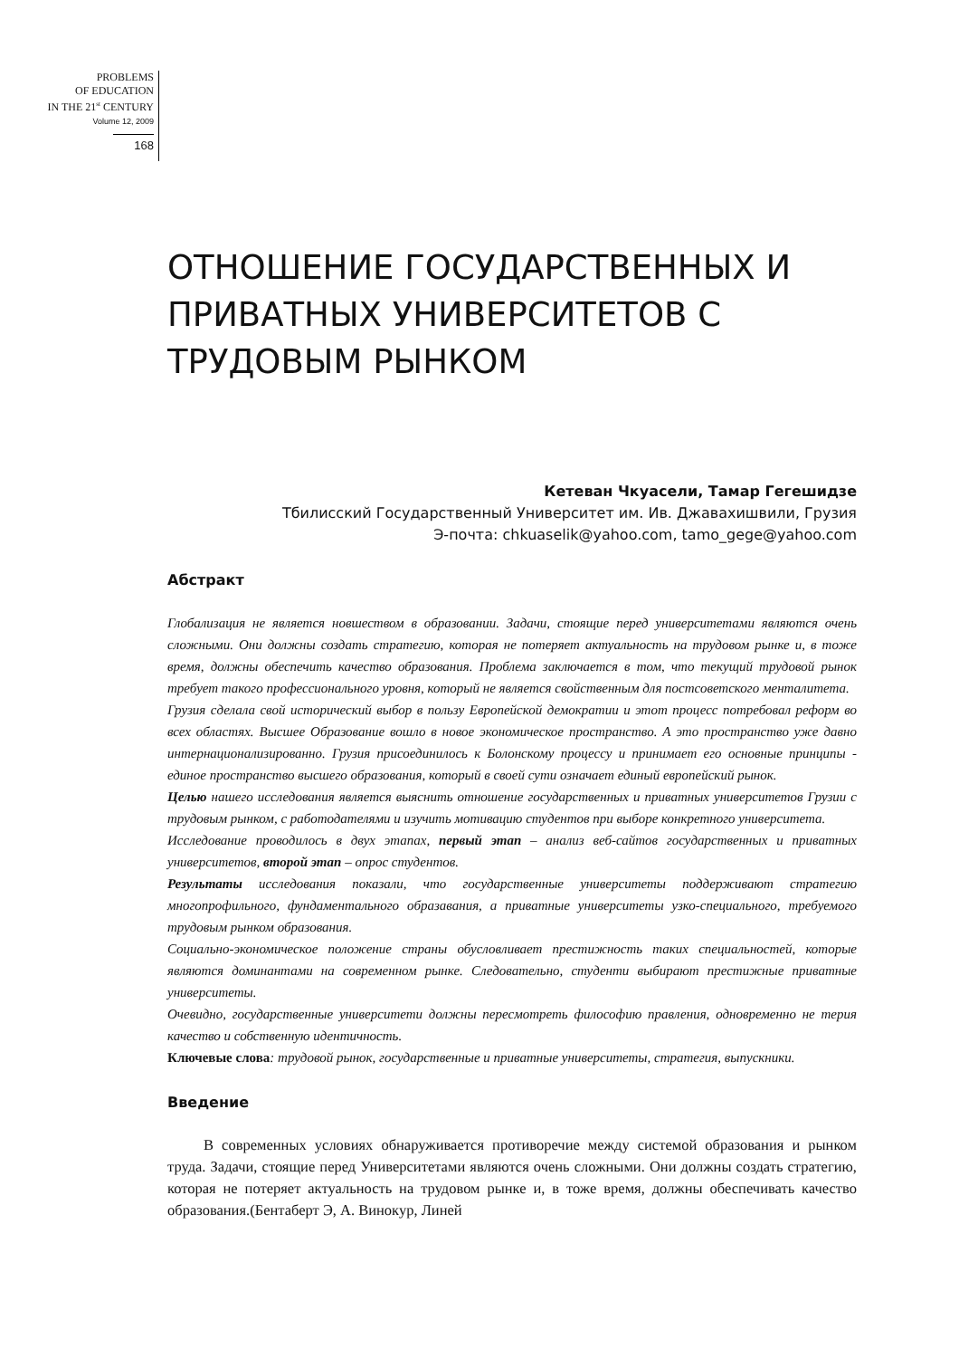PROBLEMS
OF EDUCATION
IN THE 21<sup>st</sup> CENTURY
Volume 12, 2009
168
ОТНОШЕНИЕ ГОСУДАРСТВЕННЫХ И ПРИВАТНЫХ УНИВЕРСИТЕТОВ С ТРУДОВЫМ РЫНКОМ
Кетеван Чкуасели, Тамар Гегешидзе
Тбилисский Государственный Университет им. Ив. Джавахишвили, Грузия
Э-почта: chkuaselik@yahoo.com, tamo_gege@yahoo.com
Абстракт
Глобализация не является новшеством в образовании. Задачи, стоящие перед университетами являются очень сложными. Они должны создать стратегию, которая не потеряет актуальность на трудовом рынке и, в тоже время, должны обеспечить качество образования. Проблема заключается в том, что текущий трудовой рынок требует такого профессионального уровня, который не является свойственным для постсоветского менталитета.
Грузия сделала свой исторический выбор в пользу Европейской демократии и этот процесс потребовал реформ во всех областях. Высшее Образование вошло в новое экономическое пространство. А это пространство уже давно интернационализированно. Грузия присоединилось к Болонскому процессу и принимает его основные принципы - единое пространство высшего образования, который в своей сути означает единый европейский рынок.
Целью нашего исследования является выяснить отношение государственных и приватных университетов Грузии с трудовым рынком, с работодателями и изучить мотивацию студентов при выборе конкретного университета.
Исследование проводилось в двух этапах, первый этап – анализ веб-сайтов государственных и приватных университетов, второй этап – опрос студентов.
Результаты исследования показали, что государственные университеты поддерживают стратегию многопрофильного, фундаментального образавания, а приватные университеты узко-специального, требуемого трудовым рынком образования.
Социально-экономическое положение страны обусловливает престижность таких специальностей, которые являются доминантами на современном рынке. Следовательно, студенти выбирают престижные приватные университеты.
Очевидно, государственные университети должны пересмотреть философию правления, одновременно не терия качество и собственную идентичность.
Ключевые слова: трудовой рынок, государственные и приватные университеты, стратегия, выпускники.
Введение
В современных условиях обнаруживается противоречие между системой образования и рынком труда. Задачи, стоящие перед Университетами являются очень сложными. Они должны создать стратегию, которая не потеряет актуальность на трудовом рынке и, в тоже время, должны обеспечивать качество образования.(Бентаберт Э, А. Винокур, Линей